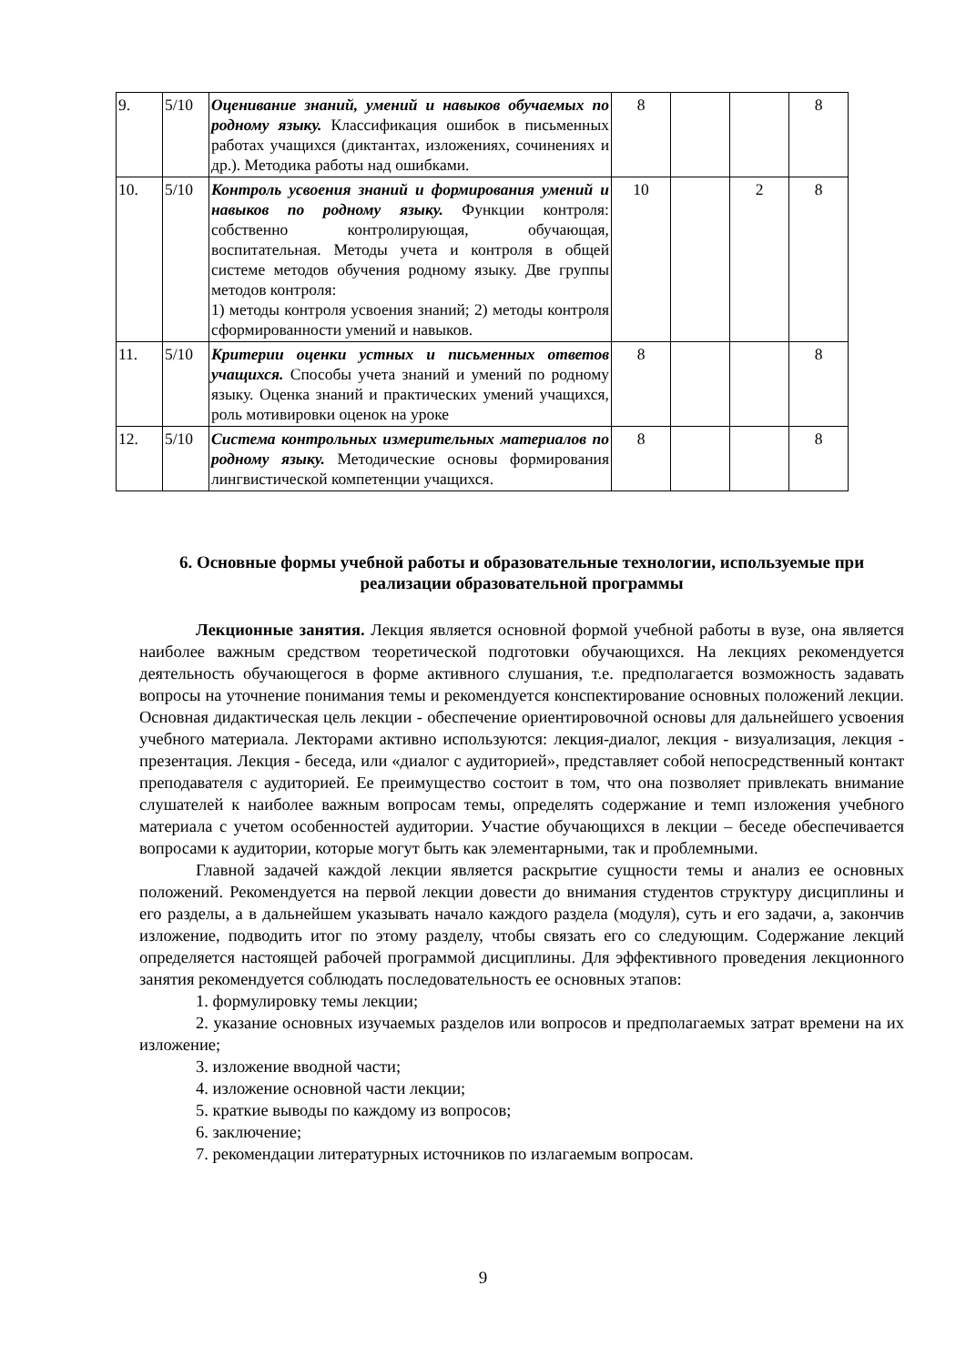| 9. | 5/10 | Оценивание знаний, умений и навыков обучаемых по родному языку. Классификация ошибок в письменных работах учащихся (диктантах, изложениях, сочинениях и др.). Методика работы над ошибками. | 8 | | | 8 |
| 10. | 5/10 | Контроль усвоения знаний и формирования умений и навыков по родному языку. Функции контроля: собственно контролирующая, обучающая, воспитательная. Методы учета и контроля в общей системе методов обучения родному языку. Две группы методов контроля: 1) методы контроля усвоения знаний; 2) методы контроля сформированности умений и навыков. | 10 | | 2 | 8 |
| 11. | 5/10 | Критерии оценки устных и письменных ответов учащихся. Способы учета знаний и умений по родному языку. Оценка знаний и практических умений учащихся, роль мотивировки оценок на уроке | 8 | | | 8 |
| 12. | 5/10 | Система контрольных измерительных материалов по родному языку. Методические основы формирования лингвистической компетенции учащихся. | 8 | | | 8 |
6. Основные формы учебной работы и образовательные технологии, используемые при реализации образовательной программы
Лекционные занятия. Лекция является основной формой учебной работы в вузе, она является наиболее важным средством теоретической подготовки обучающихся. На лекциях рекомендуется деятельность обучающегося в форме активного слушания, т.е. предполагается возможность задавать вопросы на уточнение понимания темы и рекомендуется конспектирование основных положений лекции. Основная дидактическая цель лекции - обеспечение ориентировочной основы для дальнейшего усвоения учебного материала. Лекторами активно используются: лекция-диалог, лекция - визуализация, лекция - презентация. Лекция - беседа, или «диалог с аудиторией», представляет собой непосредственный контакт преподавателя с аудиторией. Ее преимущество состоит в том, что она позволяет привлекать внимание слушателей к наиболее важным вопросам темы, определять содержание и темп изложения учебного материала с учетом особенностей аудитории. Участие обучающихся в лекции – беседе обеспечивается вопросами к аудитории, которые могут быть как элементарными, так и проблемными.
Главной задачей каждой лекции является раскрытие сущности темы и анализ ее основных положений. Рекомендуется на первой лекции довести до внимания студентов структуру дисциплины и его разделы, а в дальнейшем указывать начало каждого раздела (модуля), суть и его задачи, а, закончив изложение, подводить итог по этому разделу, чтобы связать его со следующим. Содержание лекций определяется настоящей рабочей программой дисциплины. Для эффективного проведения лекционного занятия рекомендуется соблюдать последовательность ее основных этапов:
1. формулировку темы лекции;
2. указание основных изучаемых разделов или вопросов и предполагаемых затрат времени на их изложение;
3. изложение вводной части;
4. изложение основной части лекции;
5. краткие выводы по каждому из вопросов;
6. заключение;
7. рекомендации литературных источников по излагаемым вопросам.
9